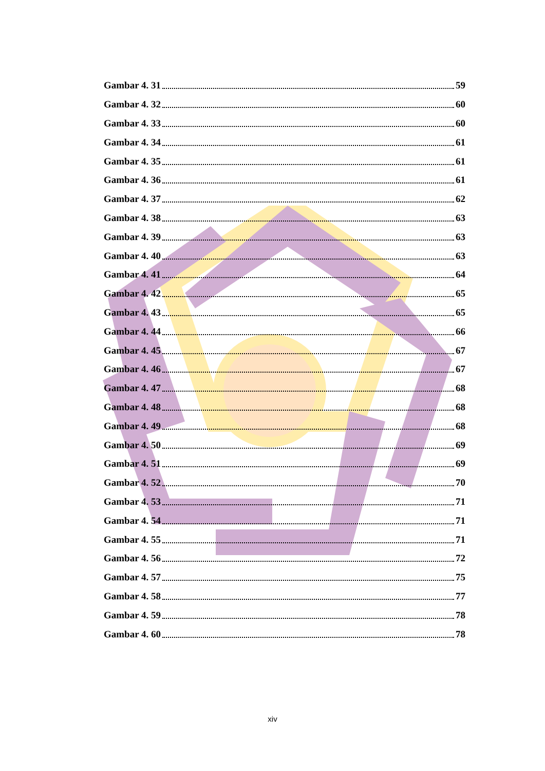Gambar 4. 31 59
Gambar 4. 32 60
Gambar 4. 33 60
Gambar 4. 34 61
Gambar 4. 35 61
Gambar 4. 36 61
Gambar 4. 37 62
Gambar 4. 38 63
Gambar 4. 39 63
Gambar 4. 40 63
Gambar 4. 41 64
Gambar 4. 42 65
Gambar 4. 43 65
Gambar 4. 44 66
Gambar 4. 45 67
Gambar 4. 46 67
Gambar 4. 47 68
Gambar 4. 48 68
Gambar 4. 49 68
Gambar 4. 50 69
Gambar 4. 51 69
Gambar 4. 52 70
Gambar 4. 53 71
Gambar 4. 54 71
Gambar 4. 55 71
Gambar 4. 56 72
Gambar 4. 57 75
Gambar 4. 58 77
Gambar 4. 59 78
Gambar 4. 60 78
xiv